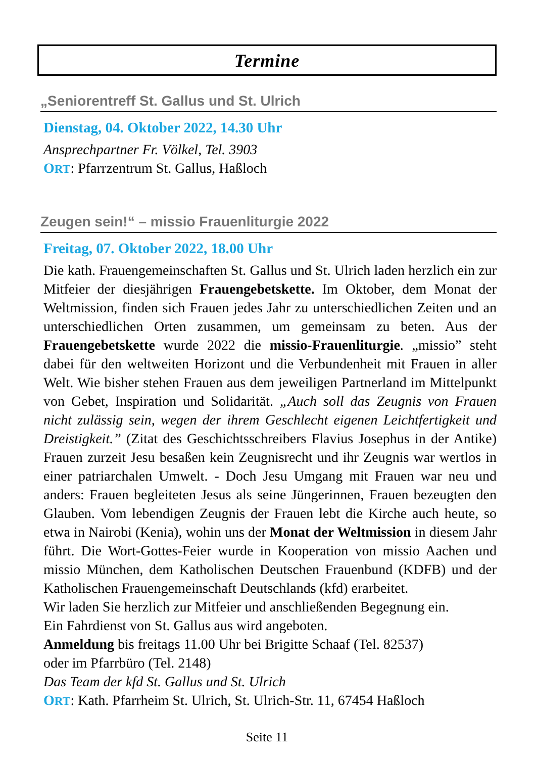Termine
„Seniorentreff St. Gallus und St. Ulrich
Dienstag, 04. Oktober 2022, 14.30 Uhr
Ansprechpartner Fr. Völkel, Tel. 3903
ORT: Pfarrzentrum St. Gallus, Haßloch
Zeugen sein!“ – missio Frauenliturgie 2022
Freitag, 07. Oktober 2022, 18.00 Uhr
Die kath. Frauengemeinschaften St. Gallus und St. Ulrich laden herzlich ein zur Mitfeier der diesjährigen Frauengebetskette. Im Oktober, dem Monat der Weltmission, finden sich Frauen jedes Jahr zu unterschiedlichen Zeiten und an unterschiedlichen Orten zusammen, um gemeinsam zu beten. Aus der Frauengebetskette wurde 2022 die missio-Frauenliturgie. „missio” steht dabei für den weltweiten Horizont und die Verbundenheit mit Frauen in aller Welt. Wie bisher stehen Frauen aus dem jeweiligen Partnerland im Mittelpunkt von Gebet, Inspiration und Solidarität. „Auch soll das Zeugnis von Frauen nicht zulässig sein, wegen der ihrem Geschlecht eigenen Leichtfertigkeit und Dreistigkeit.” (Zitat des Geschichtsschreibers Flavius Josephus in der Antike) Frauen zurzeit Jesu besaßen kein Zeugnisrecht und ihr Zeugnis war wertlos in einer patriarchalen Umwelt. - Doch Jesu Umgang mit Frauen war neu und anders: Frauen begleiteten Jesus als seine Jüngerinnen, Frauen bezeugten den Glauben. Vom lebendigen Zeugnis der Frauen lebt die Kirche auch heute, so etwa in Nairobi (Kenia), wohin uns der Monat der Weltmission in diesem Jahr führt. Die Wort-Gottes-Feier wurde in Kooperation von missio Aachen und missio München, dem Katholischen Deutschen Frauenbund (KDFB) und der Katholischen Frauengemeinschaft Deutschlands (kfd) erarbeitet.
Wir laden Sie herzlich zur Mitfeier und anschließenden Begegnung ein.
Ein Fahrdienst von St. Gallus aus wird angeboten.
Anmeldung bis freitags 11.00 Uhr bei Brigitte Schaaf (Tel. 82537)
oder im Pfarrbüro (Tel. 2148)
Das Team der kfd St. Gallus und St. Ulrich
ORT: Kath. Pfarrheim St. Ulrich, St. Ulrich-Str. 11, 67454 Haßloch
Seite 11